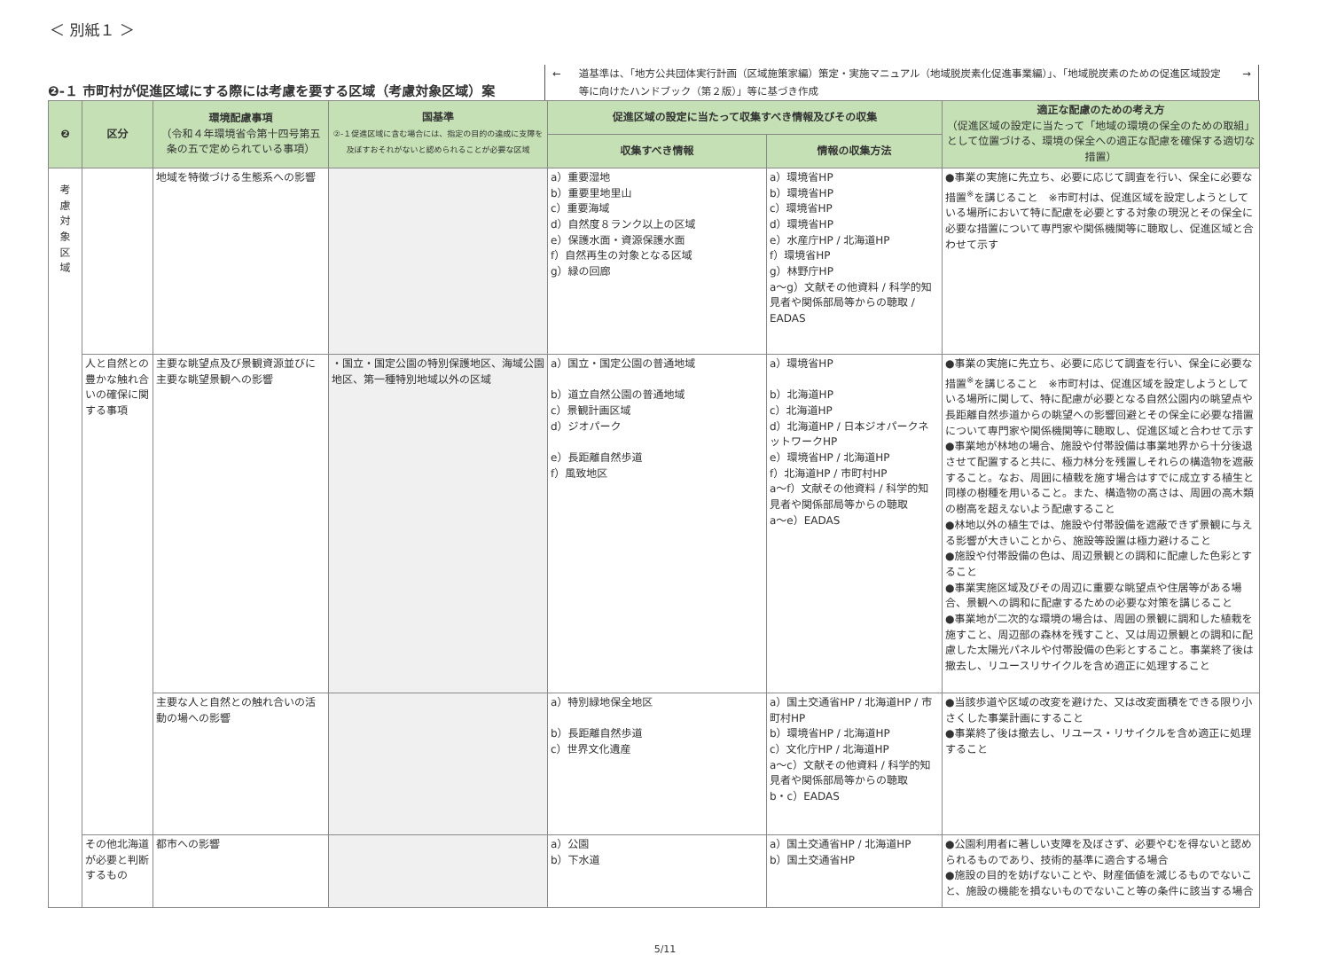＜ 別紙１ ＞
❷-１ 市町村が促進区域にする際には考慮を要する区域（考慮対象区域）案
←
道基準は、「地方公共団体実行計画（区域施策家編）策定・実施マニュアル（地域脱炭素化促進事業編）」、「地域脱炭素のための促進区域設定等に向けたハンドブック（第２版）」等に基づき作成
→
| ❷ | 区分 | 環境配慮事項 （令和４年環境省令第十四号第五条の五で定められている事項） | 国基準 ②-１促進区域に含む場合には、指定の目的の達成に支障を及ぼすおそれがないと認められることが必要な区域 | 促進区域の設定に当たって収集すべき情報及びその収集 | | 適正な配慮のための考え方 （促進区域の設定に当たって「地域の環境の保全のための取組」として位置づける、環境の保全への適正な配慮を確保する適切な措置） |
| --- | --- | --- | --- | --- | --- | --- |
| | | | | 収集すべき情報 | 情報の収集方法 | |
| 考 慮 対 象 区 域 | | 地域を特徴づける生態系への影響 | | a）重要湿地 b）重要里地里山 c）重要海域 d）自然度８ランク以上の区域 e）保護水面・資源保護水面 f）自然再生の対象となる区域 g）緑の回廊 | a）環境省HP b）環境省HP c）環境省HP d）環境省HP e）水産庁HP / 北海道HP f）環境省HP g）林野庁HP a～g）文献その他資料 / 科学的知見者や関係部局等からの聴取 / EADAS | ●事業の実施に先立ち、必要に応じて調査を行い、保全に必要な措置<sup>※</sup>を講じること ※市町村は、促進区域を設定しようとしている場所において特に配慮を必要とする対象の現況とその保全に必要な措置について専門家や関係機関等に聴取し、促進区域と合わせて示す |
| | 人と自然との豊かな触れ合いの確保に関する事項 | 主要な眺望点及び景観資源並びに主要な眺望景観への影響 | ・国立・国定公園の特別保護地区、海域公園地区、第一種特別地域以外の区域 | a）国立・国定公園の普通地域 b）道立自然公園の普通地域 c）景観計画区域 d）ジオパーク e）長距離自然歩道 f）風致地区 | a）環境省HP b）北海道HP c）北海道HP d）北海道HP / 日本ジオパークネットワークHP e）環境省HP / 北海道HP f）北海道HP / 市町村HP a～f）文献その他資料 / 科学的知見者や関係部局等からの聴取 a～e）EADAS | ●事業の実施に先立ち、必要に応じて調査を行い、保全に必要な措置<sup>※</sup>を講じること ※市町村は、促進区域を設定しようとしている場所に関して、特に配慮が必要となる自然公園内の眺望点や長距離自然歩道からの眺望への影響回避とその保全に必要な措置について専門家や関係機関等に聴取し、促進区域と合わせて示す ●事業地が林地の場合、施設や付帯設備は事業地界から十分後退させて配置すると共に、極力林分を残置しそれらの構造物を遮蔽すること。なお、周囲に植栽を施す場合はすでに成立する植生と同様の樹種を用いること。また、構造物の高さは、周囲の高木類の樹高を超えないよう配慮すること ●林地以外の植生では、施設や付帯設備を遮蔽できず景観に与える影響が大きいことから、施設等設置は極力避けること ●施設や付帯設備の色は、周辺景観との調和に配慮した色彩とすること ●事業実施区域及びその周辺に重要な眺望点や住居等がある場合、景観への調和に配慮するための必要な対策を講じること ●事業地が二次的な環境の場合は、周囲の景観に調和した植栽を施すこと、周辺部の森林を残すこと、又は周辺景観との調和に配慮した太陽光パネルや付帯設備の色彩とすること。事業終了後は撤去し、リユースリサイクルを含め適正に処理すること |
| | | 主要な人と自然との触れ合いの活動の場への影響 | | a）特別緑地保全地区 b）長距離自然歩道 c）世界文化遺産 | a）国土交通省HP / 北海道HP / 市町村HP b）環境省HP / 北海道HP c）文化庁HP / 北海道HP a～c）文献その他資料 / 科学的知見者や関係部局等からの聴取 b・c）EADAS | ●当該歩道や区域の改変を避けた、又は改変面積をできる限り小さくした事業計画にすること ●事業終了後は撤去し、リユース・リサイクルを含め適正に処理すること |
| | その他北海道が必要と判断するもの | 都市への影響 | | a）公園 b）下水道 | a）国土交通省HP / 北海道HP b）国土交通省HP | ●公園利用者に著しい支障を及ぼさず、必要やむを得ないと認められるものであり、技術的基準に適合する場合 ●施設の目的を妨げないことや、財産価値を減じるものでないこと、施設の機能を損ないものでないこと等の条件に該当する場合 |
5/11